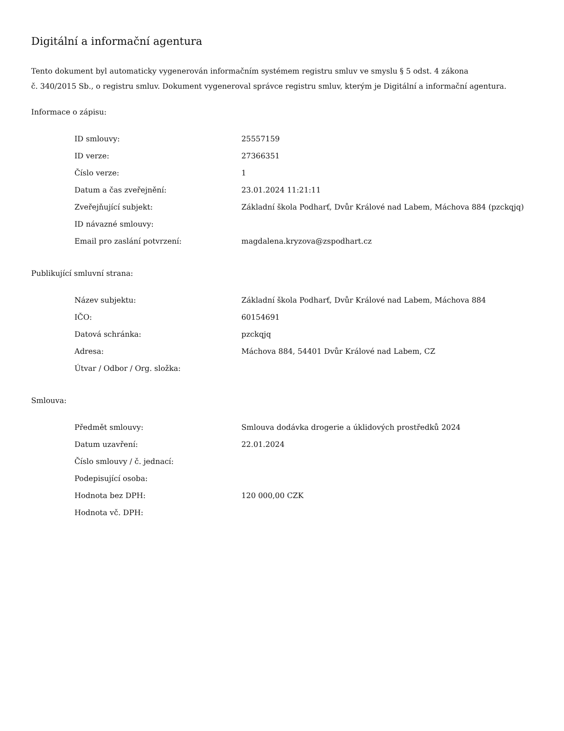Digitální a informační agentura
Tento dokument byl automaticky vygenerován informačním systémem registru smluv ve smyslu § 5 odst. 4 zákona
č. 340/2015 Sb., o registru smluv. Dokument vygeneroval správce registru smluv, kterým je Digitální a informační agentura.
Informace o zápisu:
| ID smlouvy: | 25557159 |
| ID verze: | 27366351 |
| Číslo verze: | 1 |
| Datum a čas zveřejnění: | 23.01.2024 11:21:11 |
| Zveřejňující subjekt: | Základní škola Podharť, Dvůr Králové nad Labem, Máchova 884 (pzckqjq) |
| ID návazné smlouvy: | |
| Email pro zaslání potvrzení: | magdalena.kryzova@zspodhart.cz |
Publikující smluvní strana:
| Název subjektu: | Základní škola Podharť, Dvůr Králové nad Labem, Máchova 884 |
| IČO: | 60154691 |
| Datová schránka: | pzckqjq |
| Adresa: | Máchova 884, 54401 Dvůr Králové nad Labem, CZ |
| Útvar / Odbor / Org. složka: | |
Smlouva:
| Předmět smlouvy: | Smlouva dodávka drogerie a úklidových prostředků 2024 |
| Datum uzavření: | 22.01.2024 |
| Číslo smlouvy / č. jednací: | |
| Podepisující osoba: | |
| Hodnota bez DPH: | 120 000,00 CZK |
| Hodnota vč. DPH: | |